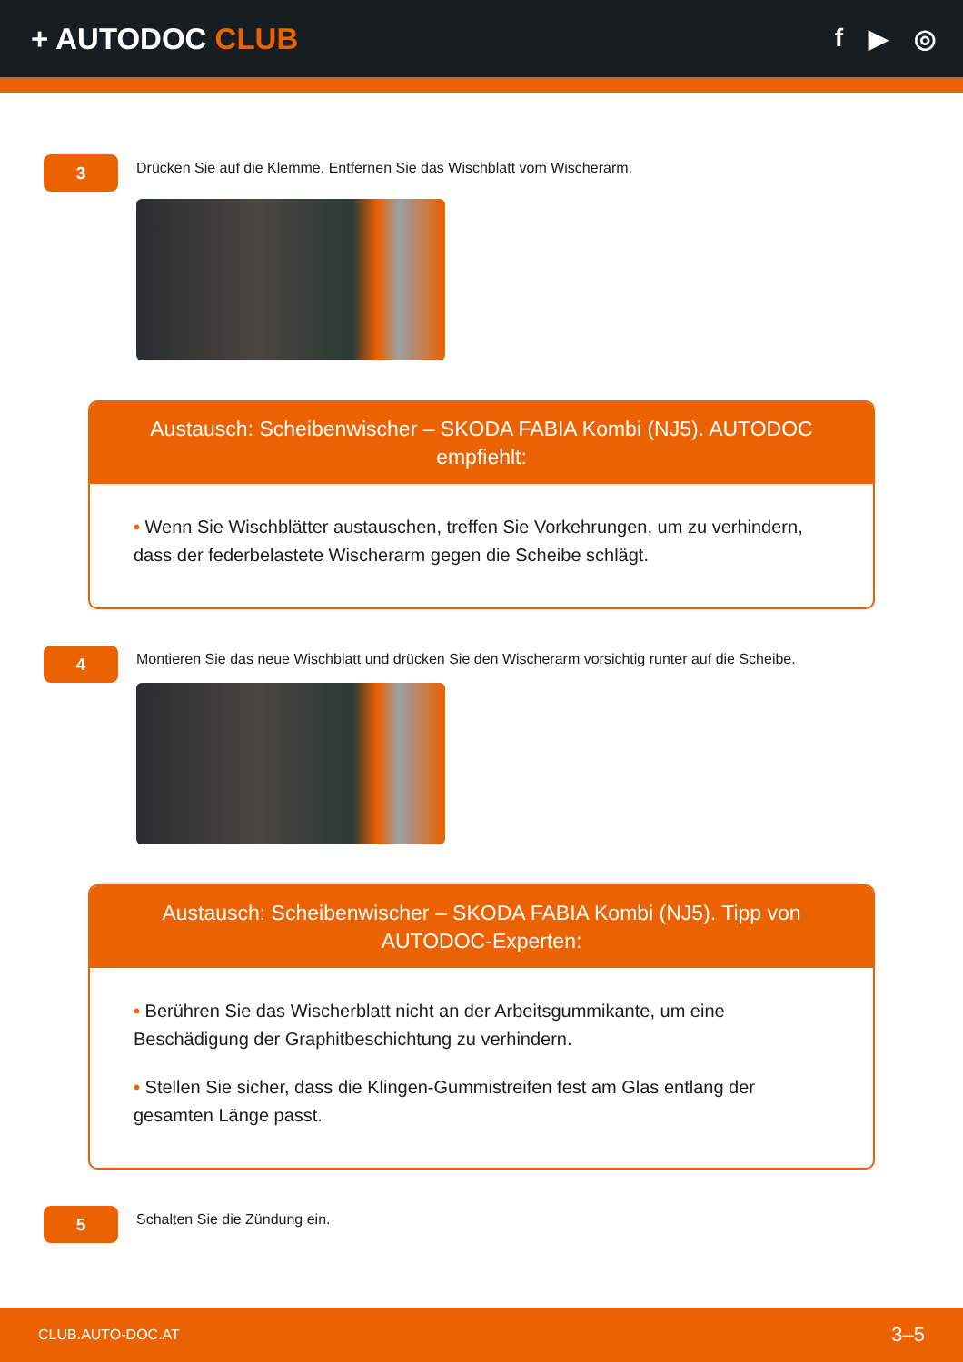+ AUTODOC CLUB
f ▶ ◎
3
Drücken Sie auf die Klemme. Entfernen Sie das Wischblatt vom Wischerarm.
Austausch: Scheibenwischer – SKODA FABIA Kombi (NJ5). AUTODOC empfiehlt:
• Wenn Sie Wischblätter austauschen, treffen Sie Vorkehrungen, um zu verhindern, dass der federbelastete Wischerarm gegen die Scheibe schlägt.
4
Montieren Sie das neue Wischblatt und drücken Sie den Wischerarm vorsichtig runter auf die Scheibe.
Austausch: Scheibenwischer – SKODA FABIA Kombi (NJ5). Tipp von AUTODOC-Experten:
• Berühren Sie das Wischerblatt nicht an der Arbeitsgummikante, um eine Beschädigung der Graphitbeschichtung zu verhindern.
• Stellen Sie sicher, dass die Klingen-Gummistreifen fest am Glas entlang der gesamten Länge passt.
5
Schalten Sie die Zündung ein.
CLUB.AUTO-DOC.AT 3–5